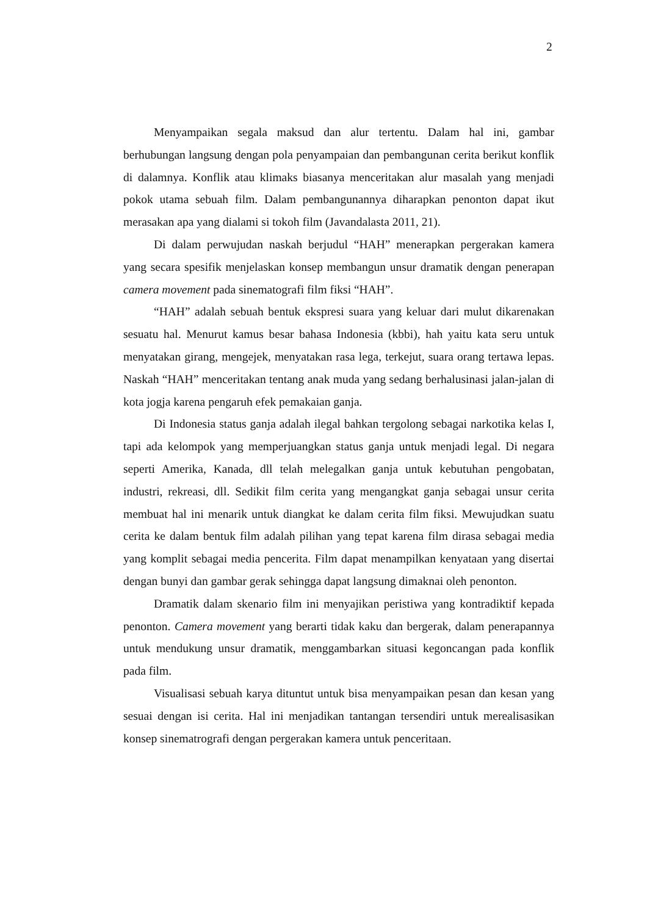2
Menyampaikan segala maksud dan alur tertentu. Dalam hal ini, gambar berhubungan langsung dengan pola penyampaian dan pembangunan cerita berikut konflik di dalamnya. Konflik atau klimaks biasanya menceritakan alur masalah yang menjadi pokok utama sebuah film. Dalam pembangunannya diharapkan penonton dapat ikut merasakan apa yang dialami si tokoh film (Javandalasta 2011, 21).
Di dalam perwujudan naskah berjudul “HAH” menerapkan pergerakan kamera yang secara spesifik menjelaskan konsep membangun unsur dramatik dengan penerapan camera movement pada sinematografi film fiksi “HAH”.
“HAH” adalah sebuah bentuk ekspresi suara yang keluar dari mulut dikarenakan sesuatu hal. Menurut kamus besar bahasa Indonesia (kbbi), hah yaitu kata seru untuk menyatakan girang, mengejek, menyatakan rasa lega, terkejut, suara orang tertawa lepas. Naskah “HAH” menceritakan tentang anak muda yang sedang berhalusinasi jalan-jalan di kota jogja karena pengaruh efek pemakaian ganja.
Di Indonesia status ganja adalah ilegal bahkan tergolong sebagai narkotika kelas I, tapi ada kelompok yang memperjuangkan status ganja untuk menjadi legal. Di negara seperti Amerika, Kanada, dll telah melegalkan ganja untuk kebutuhan pengobatan, industri, rekreasi, dll. Sedikit film cerita yang mengangkat ganja sebagai unsur cerita membuat hal ini menarik untuk diangkat ke dalam cerita film fiksi. Mewujudkan suatu cerita ke dalam bentuk film adalah pilihan yang tepat karena film dirasa sebagai media yang komplit sebagai media pencerita. Film dapat menampilkan kenyataan yang disertai dengan bunyi dan gambar gerak sehingga dapat langsung dimaknai oleh penonton.
Dramatik dalam skenario film ini menyajikan peristiwa yang kontradiktif kepada penonton. Camera movement yang berarti tidak kaku dan bergerak, dalam penerapannya untuk mendukung unsur dramatik, menggambarkan situasi kegoncangan pada konflik pada film.
Visualisasi sebuah karya dituntut untuk bisa menyampaikan pesan dan kesan yang sesuai dengan isi cerita. Hal ini menjadikan tantangan tersendiri untuk merealisasikan konsep sinematrografi dengan pergerakan kamera untuk penceritaan.